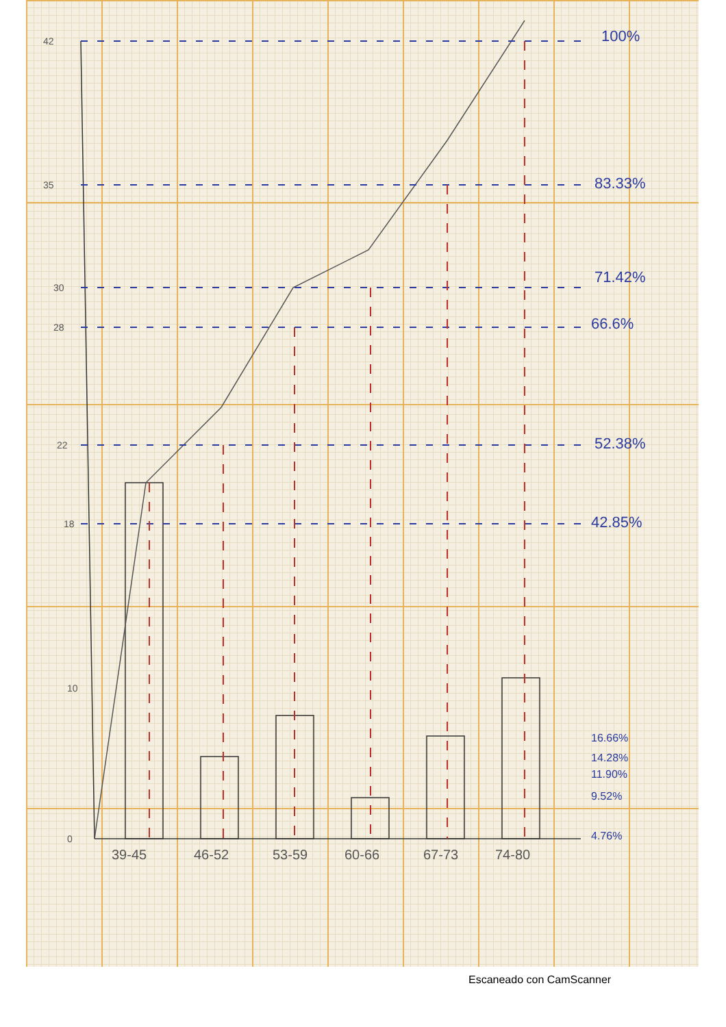100%
83.33%
71.42%
66.6%
52.38%
42.85%
16.66%
14.28%
11.90%
9.52%
4.76%
39-45
46-52
53-59
60-66
67-73
74-80
42
35
30
28
22
18
10
0
Escaneado con CamScanner